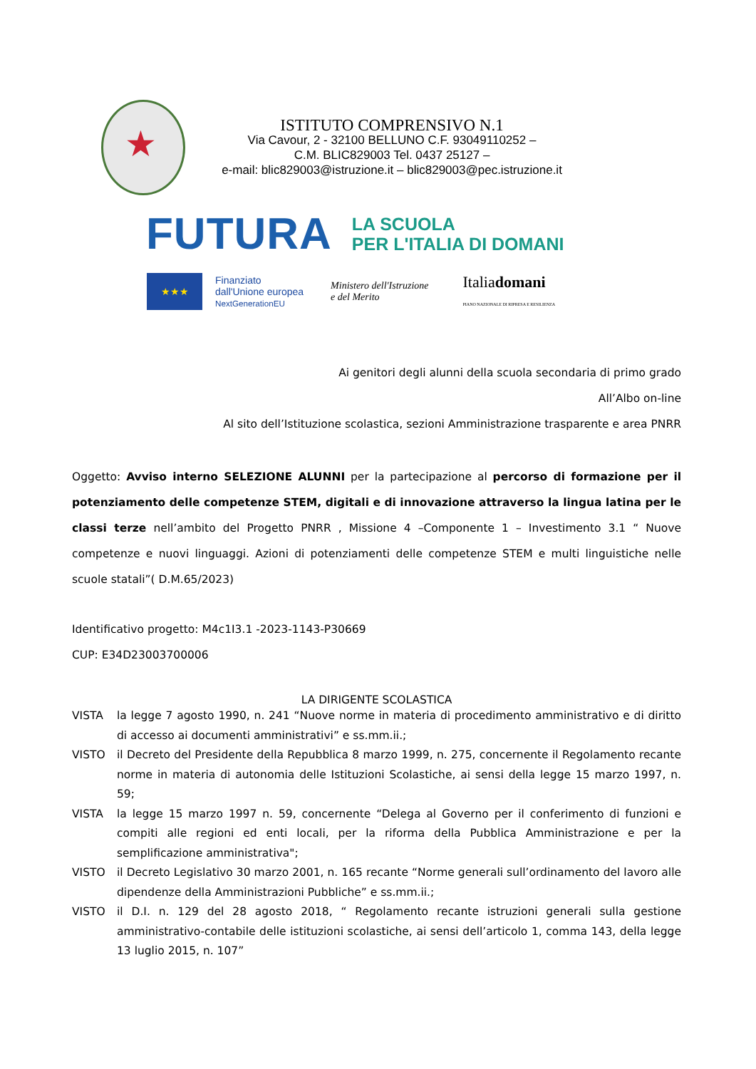★
ISTITUTO COMPRENSIVO N.1
Via Cavour, 2 - 32100 BELLUNO C.F. 93049110252 –
C.M. BLIC829003 Tel. 0437 25127 –
e-mail: blic829003@istruzione.it – blic829003@pec.istruzione.it
FUTURA
LA SCUOLA
PER L'ITALIA DI DOMANI
★★★
Finanziato
dall'Unione europea
NextGenerationEU
Ministero dell'Istruzione
e del Merito
Italiadomani
PIANO NAZIONALE DI RIPRESA E RESILIENZA
Ai genitori degli alunni della scuola secondaria di primo grado
All’Albo on-line
Al sito dell’Istituzione scolastica, sezioni Amministrazione trasparente e area PNRR
Oggetto: Avviso interno SELEZIONE ALUNNI per la partecipazione al percorso di formazione per il potenziamento delle competenze STEM, digitali e di innovazione attraverso la lingua latina per le classi terze nell’ambito del Progetto PNRR , Missione 4 –Componente 1 – Investimento 3.1 “ Nuove competenze e nuovi linguaggi. Azioni di potenziamenti delle competenze STEM e multi linguistiche nelle scuole statali”( D.M.65/2023)
Identificativo progetto: M4c1I3.1 -2023-1143-P30669
CUP: E34D23003700006
LA DIRIGENTE SCOLASTICA
VISTA la legge 7 agosto 1990, n. 241 “Nuove norme in materia di procedimento amministrativo e di diritto di accesso ai documenti amministrativi” e ss.mm.ii.;
VISTO il Decreto del Presidente della Repubblica 8 marzo 1999, n. 275, concernente il Regolamento recante norme in materia di autonomia delle Istituzioni Scolastiche, ai sensi della legge 15 marzo 1997, n. 59;
VISTA la legge 15 marzo 1997 n. 59, concernente “Delega al Governo per il conferimento di funzioni e compiti alle regioni ed enti locali, per la riforma della Pubblica Amministrazione e per la semplificazione amministrativa";
VISTO il Decreto Legislativo 30 marzo 2001, n. 165 recante “Norme generali sull’ordinamento del lavoro alle dipendenze della Amministrazioni Pubbliche” e ss.mm.ii.;
VISTO il D.I. n. 129 del 28 agosto 2018, “ Regolamento recante istruzioni generali sulla gestione amministrativo-contabile delle istituzioni scolastiche, ai sensi dell’articolo 1, comma 143, della legge 13 luglio 2015, n. 107”